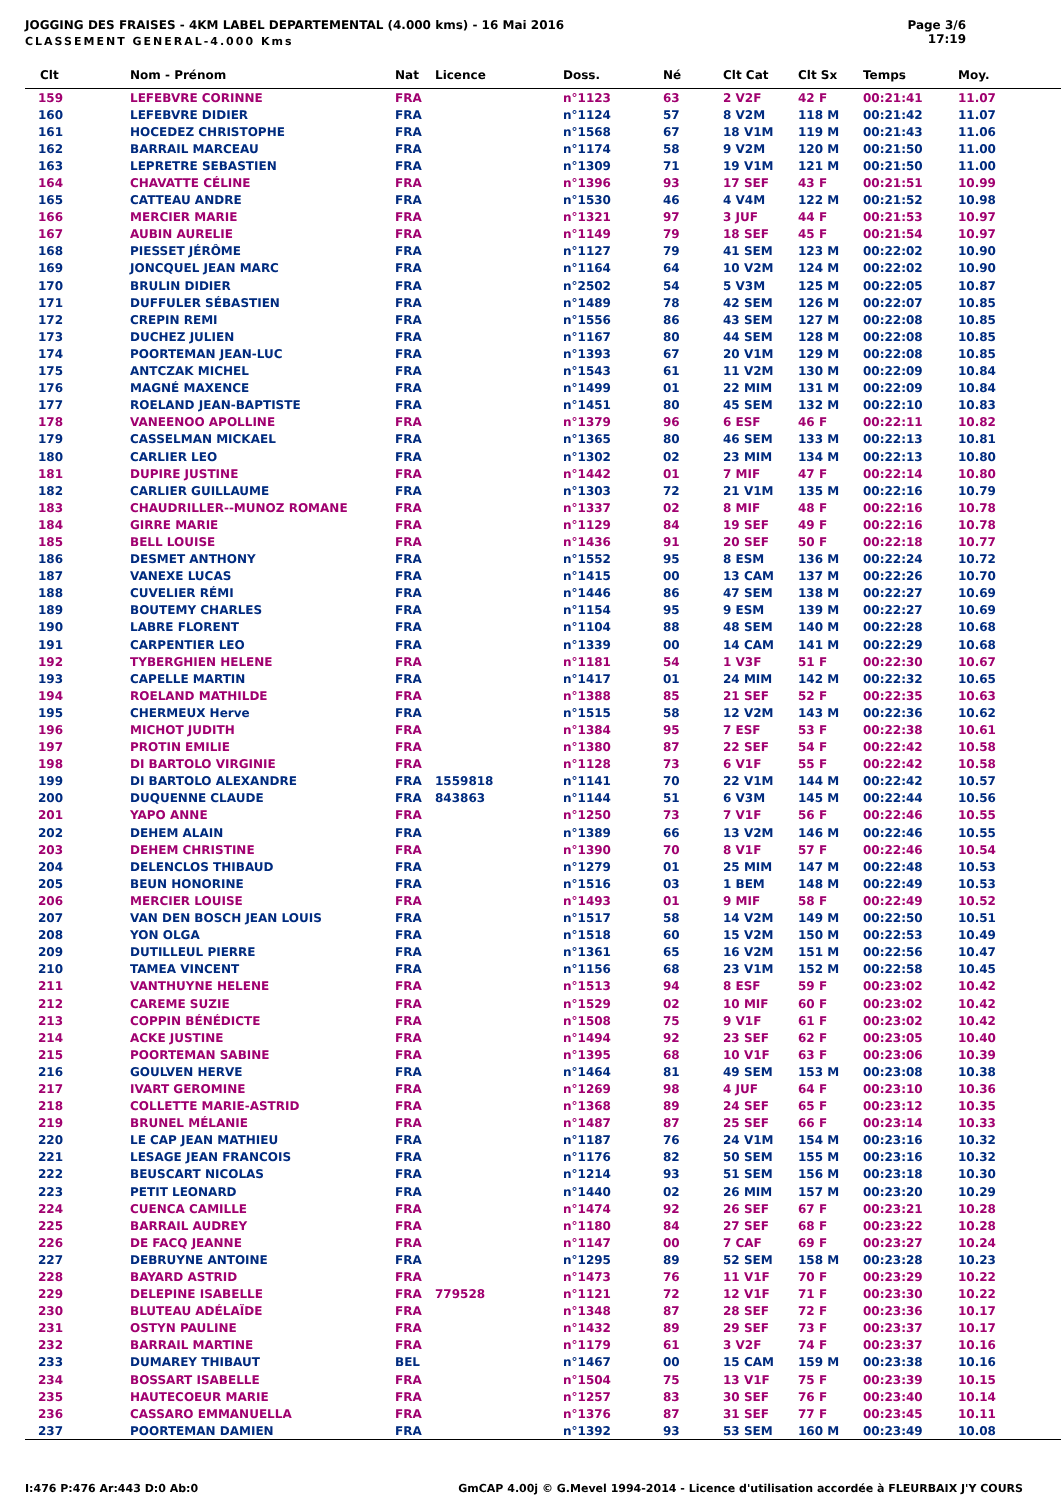JOGGING DES FRAISES - 4KM LABEL DEPARTEMENTAL (4.000 kms) - 16 Mai 2016
CLASSEMENT GENERAL-4.000 Kms
Page 3/6
17:19
| Clt | Nom - Prénom | Nat | Licence | Doss. | Né | Clt Cat | Clt Sx | Temps | Moy. |
| --- | --- | --- | --- | --- | --- | --- | --- | --- | --- |
| 159 | LEFEBVRE CORINNE | FRA | | n°1123 | 63 | 2 V2F | 42 F | 00:21:41 | 11.07 |
| 160 | LEFEBVRE DIDIER | FRA | | n°1124 | 57 | 8 V2M | 118 M | 00:21:42 | 11.07 |
| 161 | HOCEDEZ CHRISTOPHE | FRA | | n°1568 | 67 | 18 V1M | 119 M | 00:21:43 | 11.06 |
| 162 | BARRAIL MARCEAU | FRA | | n°1174 | 58 | 9 V2M | 120 M | 00:21:50 | 11.00 |
| 163 | LEPRETRE SEBASTIEN | FRA | | n°1309 | 71 | 19 V1M | 121 M | 00:21:50 | 11.00 |
| 164 | CHAVATTE CÉLINE | FRA | | n°1396 | 93 | 17 SEF | 43 F | 00:21:51 | 10.99 |
| 165 | CATTEAU ANDRE | FRA | | n°1530 | 46 | 4 V4M | 122 M | 00:21:52 | 10.98 |
| 166 | MERCIER MARIE | FRA | | n°1321 | 97 | 3 JUF | 44 F | 00:21:53 | 10.97 |
| 167 | AUBIN AURELIE | FRA | | n°1149 | 79 | 18 SEF | 45 F | 00:21:54 | 10.97 |
| 168 | PIESSET JÉRÔME | FRA | | n°1127 | 79 | 41 SEM | 123 M | 00:22:02 | 10.90 |
| 169 | JONCQUEL JEAN MARC | FRA | | n°1164 | 64 | 10 V2M | 124 M | 00:22:02 | 10.90 |
| 170 | BRULIN DIDIER | FRA | | n°2502 | 54 | 5 V3M | 125 M | 00:22:05 | 10.87 |
| 171 | DUFFULER SÉBASTIEN | FRA | | n°1489 | 78 | 42 SEM | 126 M | 00:22:07 | 10.85 |
| 172 | CREPIN REMI | FRA | | n°1556 | 86 | 43 SEM | 127 M | 00:22:08 | 10.85 |
| 173 | DUCHEZ JULIEN | FRA | | n°1167 | 80 | 44 SEM | 128 M | 00:22:08 | 10.85 |
| 174 | POORTEMAN JEAN-LUC | FRA | | n°1393 | 67 | 20 V1M | 129 M | 00:22:08 | 10.85 |
| 175 | ANTCZAK MICHEL | FRA | | n°1543 | 61 | 11 V2M | 130 M | 00:22:09 | 10.84 |
| 176 | MAGNÉ MAXENCE | FRA | | n°1499 | 01 | 22 MIM | 131 M | 00:22:09 | 10.84 |
| 177 | ROELAND JEAN-BAPTISTE | FRA | | n°1451 | 80 | 45 SEM | 132 M | 00:22:10 | 10.83 |
| 178 | VANEENOO APOLLINE | FRA | | n°1379 | 96 | 6 ESF | 46 F | 00:22:11 | 10.82 |
| 179 | CASSELMAN MICKAEL | FRA | | n°1365 | 80 | 46 SEM | 133 M | 00:22:13 | 10.81 |
| 180 | CARLIER LEO | FRA | | n°1302 | 02 | 23 MIM | 134 M | 00:22:13 | 10.80 |
| 181 | DUPIRE JUSTINE | FRA | | n°1442 | 01 | 7 MIF | 47 F | 00:22:14 | 10.80 |
| 182 | CARLIER GUILLAUME | FRA | | n°1303 | 72 | 21 V1M | 135 M | 00:22:16 | 10.79 |
| 183 | CHAUDRILLER--MUNOZ ROMANE | FRA | | n°1337 | 02 | 8 MIF | 48 F | 00:22:16 | 10.78 |
| 184 | GIRRE MARIE | FRA | | n°1129 | 84 | 19 SEF | 49 F | 00:22:16 | 10.78 |
| 185 | BELL LOUISE | FRA | | n°1436 | 91 | 20 SEF | 50 F | 00:22:18 | 10.77 |
| 186 | DESMET ANTHONY | FRA | | n°1552 | 95 | 8 ESM | 136 M | 00:22:24 | 10.72 |
| 187 | VANEXE LUCAS | FRA | | n°1415 | 00 | 13 CAM | 137 M | 00:22:26 | 10.70 |
| 188 | CUVELIER RÉMI | FRA | | n°1446 | 86 | 47 SEM | 138 M | 00:22:27 | 10.69 |
| 189 | BOUTEMY CHARLES | FRA | | n°1154 | 95 | 9 ESM | 139 M | 00:22:27 | 10.69 |
| 190 | LABRE FLORENT | FRA | | n°1104 | 88 | 48 SEM | 140 M | 00:22:28 | 10.68 |
| 191 | CARPENTIER LEO | FRA | | n°1339 | 00 | 14 CAM | 141 M | 00:22:29 | 10.68 |
| 192 | TYBERGHIEN HELENE | FRA | | n°1181 | 54 | 1 V3F | 51 F | 00:22:30 | 10.67 |
| 193 | CAPELLE MARTIN | FRA | | n°1417 | 01 | 24 MIM | 142 M | 00:22:32 | 10.65 |
| 194 | ROELAND MATHILDE | FRA | | n°1388 | 85 | 21 SEF | 52 F | 00:22:35 | 10.63 |
| 195 | CHERMEUX Herve | FRA | | n°1515 | 58 | 12 V2M | 143 M | 00:22:36 | 10.62 |
| 196 | MICHOT JUDITH | FRA | | n°1384 | 95 | 7 ESF | 53 F | 00:22:38 | 10.61 |
| 197 | PROTIN EMILIE | FRA | | n°1380 | 87 | 22 SEF | 54 F | 00:22:42 | 10.58 |
| 198 | DI BARTOLO VIRGINIE | FRA | | n°1128 | 73 | 6 V1F | 55 F | 00:22:42 | 10.58 |
| 199 | DI BARTOLO ALEXANDRE | FRA | 1559818 | n°1141 | 70 | 22 V1M | 144 M | 00:22:42 | 10.57 |
| 200 | DUQUENNE CLAUDE | FRA | 843863 | n°1144 | 51 | 6 V3M | 145 M | 00:22:44 | 10.56 |
| 201 | YAPO ANNE | FRA | | n°1250 | 73 | 7 V1F | 56 F | 00:22:46 | 10.55 |
| 202 | DEHEM ALAIN | FRA | | n°1389 | 66 | 13 V2M | 146 M | 00:22:46 | 10.55 |
| 203 | DEHEM CHRISTINE | FRA | | n°1390 | 70 | 8 V1F | 57 F | 00:22:46 | 10.54 |
| 204 | DELENCLOS THIBAUD | FRA | | n°1279 | 01 | 25 MIM | 147 M | 00:22:48 | 10.53 |
| 205 | BEUN HONORINE | FRA | | n°1516 | 03 | 1 BEM | 148 M | 00:22:49 | 10.53 |
| 206 | MERCIER LOUISE | FRA | | n°1493 | 01 | 9 MIF | 58 F | 00:22:49 | 10.52 |
| 207 | VAN DEN BOSCH JEAN LOUIS | FRA | | n°1517 | 58 | 14 V2M | 149 M | 00:22:50 | 10.51 |
| 208 | YON OLGA | FRA | | n°1518 | 60 | 15 V2M | 150 M | 00:22:53 | 10.49 |
| 209 | DUTILLEUL PIERRE | FRA | | n°1361 | 65 | 16 V2M | 151 M | 00:22:56 | 10.47 |
| 210 | TAMEA VINCENT | FRA | | n°1156 | 68 | 23 V1M | 152 M | 00:22:58 | 10.45 |
| 211 | VANTHUYNE HELENE | FRA | | n°1513 | 94 | 8 ESF | 59 F | 00:23:02 | 10.42 |
| 212 | CAREME SUZIE | FRA | | n°1529 | 02 | 10 MIF | 60 F | 00:23:02 | 10.42 |
| 213 | COPPIN BÉNÉDICTE | FRA | | n°1508 | 75 | 9 V1F | 61 F | 00:23:02 | 10.42 |
| 214 | ACKE JUSTINE | FRA | | n°1494 | 92 | 23 SEF | 62 F | 00:23:05 | 10.40 |
| 215 | POORTEMAN SABINE | FRA | | n°1395 | 68 | 10 V1F | 63 F | 00:23:06 | 10.39 |
| 216 | GOULVEN HERVE | FRA | | n°1464 | 81 | 49 SEM | 153 M | 00:23:08 | 10.38 |
| 217 | IVART GEROMINE | FRA | | n°1269 | 98 | 4 JUF | 64 F | 00:23:10 | 10.36 |
| 218 | COLLETTE MARIE-ASTRID | FRA | | n°1368 | 89 | 24 SEF | 65 F | 00:23:12 | 10.35 |
| 219 | BRUNEL MÉLANIE | FRA | | n°1487 | 87 | 25 SEF | 66 F | 00:23:14 | 10.33 |
| 220 | LE CAP JEAN MATHIEU | FRA | | n°1187 | 76 | 24 V1M | 154 M | 00:23:16 | 10.32 |
| 221 | LESAGE JEAN FRANCOIS | FRA | | n°1176 | 82 | 50 SEM | 155 M | 00:23:16 | 10.32 |
| 222 | BEUSCART NICOLAS | FRA | | n°1214 | 93 | 51 SEM | 156 M | 00:23:18 | 10.30 |
| 223 | PETIT LEONARD | FRA | | n°1440 | 02 | 26 MIM | 157 M | 00:23:20 | 10.29 |
| 224 | CUENCA CAMILLE | FRA | | n°1474 | 92 | 26 SEF | 67 F | 00:23:21 | 10.28 |
| 225 | BARRAIL AUDREY | FRA | | n°1180 | 84 | 27 SEF | 68 F | 00:23:22 | 10.28 |
| 226 | DE FACQ JEANNE | FRA | | n°1147 | 00 | 7 CAF | 69 F | 00:23:27 | 10.24 |
| 227 | DEBRUYNE ANTOINE | FRA | | n°1295 | 89 | 52 SEM | 158 M | 00:23:28 | 10.23 |
| 228 | BAYARD ASTRID | FRA | | n°1473 | 76 | 11 V1F | 70 F | 00:23:29 | 10.22 |
| 229 | DELEPINE ISABELLE | FRA | 779528 | n°1121 | 72 | 12 V1F | 71 F | 00:23:30 | 10.22 |
| 230 | BLUTEAU ADÉLAÏDE | FRA | | n°1348 | 87 | 28 SEF | 72 F | 00:23:36 | 10.17 |
| 231 | OSTYN PAULINE | FRA | | n°1432 | 89 | 29 SEF | 73 F | 00:23:37 | 10.17 |
| 232 | BARRAIL MARTINE | FRA | | n°1179 | 61 | 3 V2F | 74 F | 00:23:37 | 10.16 |
| 233 | DUMAREY THIBAUT | BEL | | n°1467 | 00 | 15 CAM | 159 M | 00:23:38 | 10.16 |
| 234 | BOSSART ISABELLE | FRA | | n°1504 | 75 | 13 V1F | 75 F | 00:23:39 | 10.15 |
| 235 | HAUTECOEUR MARIE | FRA | | n°1257 | 83 | 30 SEF | 76 F | 00:23:40 | 10.14 |
| 236 | CASSARO EMMANUELLA | FRA | | n°1376 | 87 | 31 SEF | 77 F | 00:23:45 | 10.11 |
| 237 | POORTEMAN DAMIEN | FRA | | n°1392 | 93 | 53 SEM | 160 M | 00:23:49 | 10.08 |
I:476 P:476 Ar:443 D:0 Ab:0 GmCAP 4.00j © G.Mevel 1994-2014 - Licence d'utilisation accordée à FLEURBAIX J'Y COURS